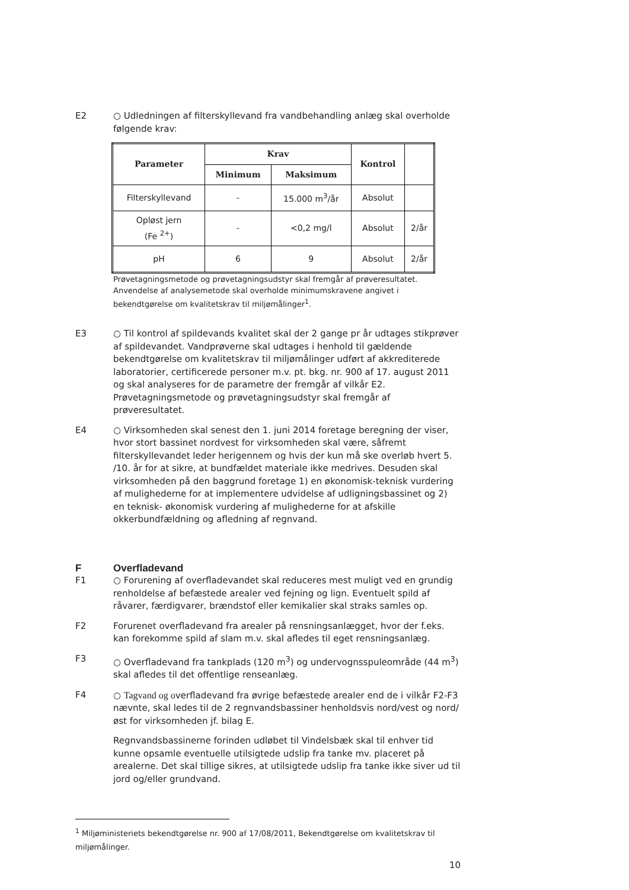E2 ○ Udledningen af filterskyllevand fra vandbehandling anlæg skal overholde følgende krav:
| Parameter | Krav | | Kontrol | |
| --- | --- | --- | --- | --- |
| | Minimum | Maksimum | | |
| Filterskyllevand | - | 15.000 m<sup>3</sup>/år | Absolut | |
| Opløst jern (Fe <sup>2+</sup>) | - | <0,2 mg/l | Absolut | 2/år |
| pH | 6 | 9 | Absolut | 2/år |
Prøvetagningsmetode og prøvetagningsudstyr skal fremgår af prøveresultatet. Anvendelse af analysemetode skal overholde minimumskravene angivet i bekendtgørelse om kvalitetskrav til miljømålinger<sup>1</sup>.
E3 ○ Til kontrol af spildevands kvalitet skal der 2 gange pr år udtages stikprøver af spildevandet. Vandprøverne skal udtages i henhold til gældende bekendtgørelse om kvalitetskrav til miljømålinger udført af akkrediterede laboratorier, certificerede personer m.v. pt. bkg. nr. 900 af 17. august 2011 og skal analyseres for de parametre der fremgår af vilkår E2. Prøvetagningsmetode og prøvetagningsudstyr skal fremgår af prøveresultatet.
E4 ○ Virksomheden skal senest den 1. juni 2014 foretage beregning der viser, hvor stort bassinet nordvest for virksomheden skal være, såfremt filterskyllevandet leder herigennem og hvis der kun må ske overløb hvert 5. /10. år for at sikre, at bundfældet materiale ikke medrives. Desuden skal virksomheden på den baggrund foretage 1) en økonomisk-teknisk vurdering af mulighederne for at implementere udvidelse af udligningsbassinet og 2) en teknisk- økonomisk vurdering af mulighederne for at afskille okkerbundfældning og afledning af regnvand.
F Overfladevand
F1 ○ Forurening af overfladevandet skal reduceres mest muligt ved en grundig renholdelse af befæstede arealer ved fejning og lign. Eventuelt spild af råvarer, færdigvarer, brændstof eller kemikalier skal straks samles op.
F2 Forurenet overfladevand fra arealer på rensningsanlægget, hvor der f.eks. kan forekomme spild af slam m.v. skal afledes til eget rensningsanlæg.
F3 ○ Overfladevand fra tankplads (120 m<sup>3</sup>) og undervognsspuleområde (44 m<sup>3</sup>) skal afledes til det offentlige renseanlæg.
F4 ○ Tagvand og overfladevand fra øvrige befæstede arealer end de i vilkår F2-F3 nævnte, skal ledes til de 2 regnvandsbassiner henholdsvis nord/vest og nord/øst for virksomheden jf. bilag E.
Regnvandsbassinerne forinden udløbet til Vindelsbæk skal til enhver tid kunne opsamle eventuelle utilsigtede udslip fra tanke mv. placeret på arealerne. Det skal tillige sikres, at utilsigtede udslip fra tanke ikke siver ud til jord og/eller grundvand.
<sup>1</sup> Miljøministeriets bekendtgørelse nr. 900 af 17/08/2011, Bekendtgørelse om kvalitetskrav til miljømålinger.
10